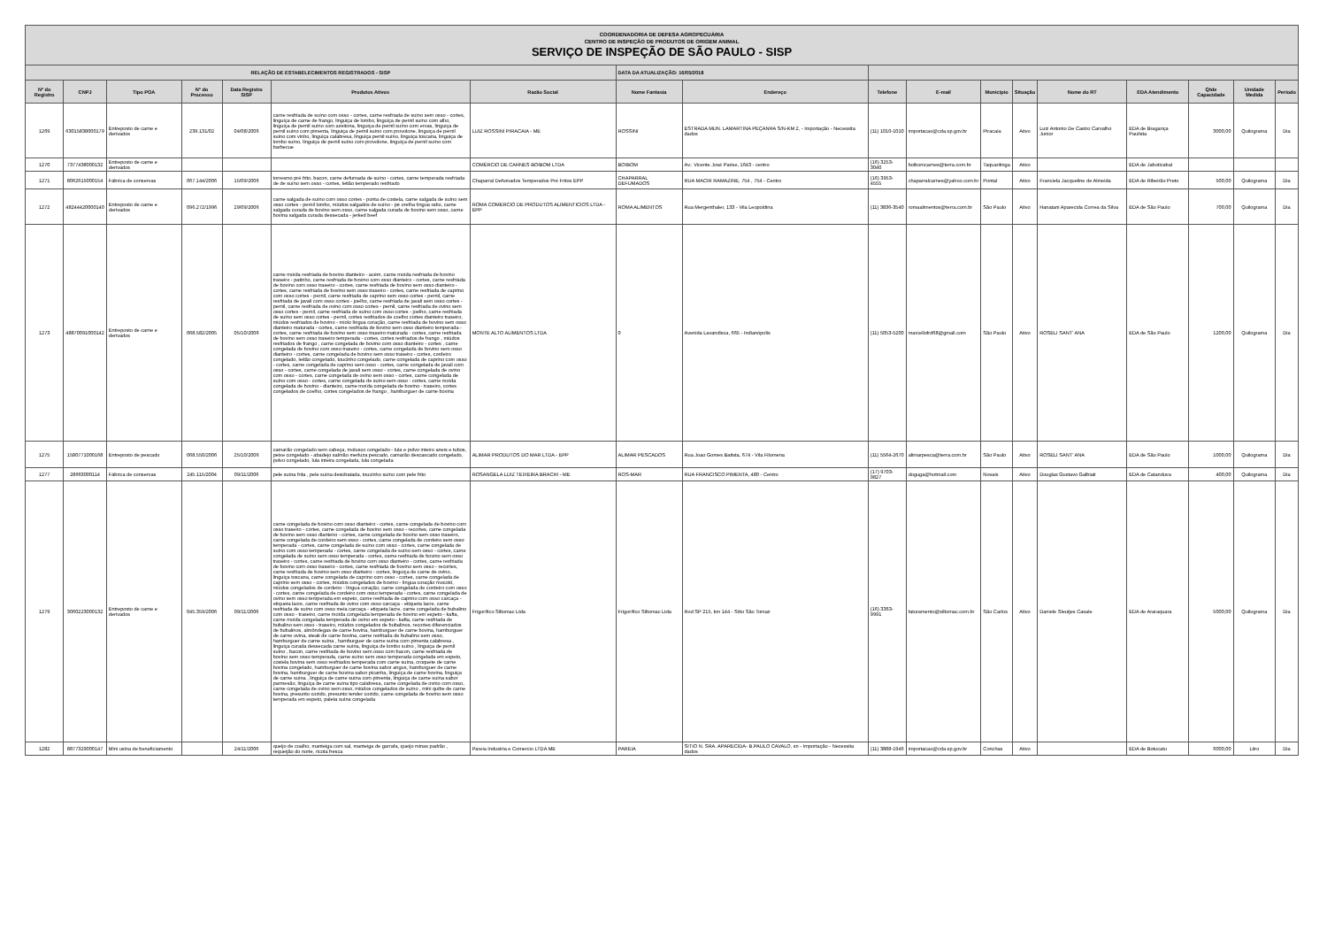COORDENADORIA DE DEFESA AGROPECUÁRIA
CENTRO DE INSPEÇÃO DE PRODUTOS DE ORIGEM ANIMAL
SERVIÇO DE INSPEÇÃO DE SÃO PAULO - SISP
| RELAÇÃO DE ESTABELECIMENTOS REGISTRADOS - SISP | | | | | | | DATA DA ATUALIZAÇÃO: 16/05/2018 | | | | | | | | | | |
| --- | --- | --- | --- | --- | --- | --- | --- | --- | --- | --- | --- | --- | --- | --- | --- | --- | --- |
| Nº do Registro | CNPJ | Tipo POA | Nº do Processo | Data Registro SISP | Produtos Ativos | Razão Social | Nome Fantasia | Endereço | Telefone | E-mail | Município | Situação | Nome do RT | EDA Atendimento | Qtde Capacidade | Unidade Medida | Período |
| 1269 | 63015838000179 | Entreposto de carne e derivados | 239.131/02 | 04/08/2006 | carne resfriada de suíno com osso - cortes, carne resfriada de suíno sem osso - cortes, linguiça de carne de frango, linguiça de lombo, linguiça de pernil suíno com alho, linguiça de pernil suíno com azeitona, linguiça de pernil suíno com ervas, linguiça de pernil suíno com pimenta, linguiça de pernil suíno com provolone, linguiça de pernil suíno com vinho, linguiça calabresa, linguiça pernil suíno, linguiça toscana, linguiça de lombo suíno, linguiça de pernil suíno com provolone, linguiça de pernil suíno com barbecue | LUIZ ROSSINI PIRACAIA - ME | ROSSINI | ESTRADA MUN. LAMARTINA PEÇANHA S/N-KM 2, - Importação - Necessita dados | (11) 1010-1010 | importacao@cda.sp.gov.br | Piracaia | Ativo | Luiz Antonio De Castro Carvalho Junior | EDA de Bragança Paulista | 3000,00 | Quilograma | Dia |
| 1270 | 7377438000132 | Entreposto de carne e derivados | | | | COMÉRCIO DE CARNES BOIBOM LTDA | BOIBOM | Av.: Vicente José Parise, 1643 - centro | (16) 3253-3040 | boibomcarnes@terra.com.br | Taquaritinga | Ativo | | EDA de Jaboticabal | | | |
| 1271 | 8062615000154 | Fábrica de conservas | 067.144/2006 | 15/09/2006 | torresmo pré frito, bacon, carne defumada de suíno - cortes, carne temperada resfriada de de suíno sem osso - cortes, leitão temperado resfriado | Chaparral Defumados Temperados Pré Fritos EPP | CHAPARRAL DEFUMADOS | RUA MACIR RAMAZINE, 754 , 754 - Centro | (16) 3953-4555 | chaparralcarnes@yahoo.com.br | Pontal | Ativo | Franciela Jacqueline de Almeida | EDA de Ribeirão Preto | 500,00 | Quilograma | Dia |
| 1272 | 48244420000140 | Entreposto de carne e derivados | 096.272/1996 | 29/09/2006 | carne salgada de suíno com osso cortes - ponta de costela, carne salgada de suíno sem osso cortes - pernil lombo, miúdos salgados de suíno - pé orelha língua rabo, carne salgada curada de bovino sem osso, carne salgada curada de bovino sem osso, carne bovina salgada curada dessecada - jerked beef | ROMA COMERCIO DE PRODUTOS ALIMENTICIOS LTDA - EPP | ROMA ALIMENTOS | Rua Mergenthaler, 133 - Vila Leopoldina | (11) 3836-3540 | romaalimentos@terra.com.br | São Paulo | Ativo | Hanatani Aparecida Correa da Silva | EDA de São Paulo | 700,00 | Quilograma | Dia |
| 1273 | 48870091000142 | Entreposto de carne e derivados | 068.582/2005 | 05/10/2006 | carne moída resfriada de bovino dianteiro - acém, carne moída resfriada de bovino traseiro - patinho, carne resfriada de bovino com osso dianteiro - cortes, carne resfriada de bovino com osso traseiro - cortes, carne resfriada de bovino sem osso dianteiro - cortes, carne resfriada de bovino sem osso traseiro - cortes, carne resfriada de caprino com osso cortes - pernil, carne resfriada de caprino sem osso cortes - pernil, carne resfriada de javali com osso cortes - joelho, carne resfriada de javali sem osso cortes - pernil, carne resfriada de ovino com osso cortes - pernil, carne resfriada de ovino sem osso cortes - pernil, carne resfriada de suíno com osso cortes - joelho, carne resfriada de suíno sem osso cortes - pernil, cortes resfriados de coelho cortes dianteiro traseiro, miúdos resfriados de bovino - miolo língua coração, carne resfriada de bovino sem osso dianteiro maturada - cortes, carne resfriada de bovino sem osso dianteiro temperada - cortes, carne resfriada de bovino sem osso traseiro maturada - cortes, carne resfriada de bovino sem osso traseiro temperada - cortes, cortes resfriados de frango , miúdos resfriados de frango , carne congelada de bovino com osso dianteiro - cortes , carne congelada de bovino com osso traseiro - cortes, carne congelada de bovino sem osso dianteiro - cortes, carne congelada de bovino sem osso traseiro - cortes, cordeiro congelado, leitão congelado, toucinho congelado, carne congelada de caprino com osso - cortes, carne congelada de caprino sem osso - cortes, carne congelada de javali com osso - cortes, carne congelada de javali sem osso - cortes, carne congelada de ovino com osso - cortes, carne congelada de ovino sem osso - cortes, carne congelada de suíno com osso - cortes, carne congelada de suíno sem osso - cortes, carne moída congelada de bovino - dianteiro, carne moída congelada de bovino - traseiro, cortes congelados de coelho, cortes congelados de frango , hamburguer de carne bovina | MONTE ALTO ALIMENTOS LTDA | 0 | Avenida Lavandisca, 665 - Indianópolis | (11) 5053-5200 | marcellofrd68@gmail.com | São Paulo | Ativo | ROSELI SANT' ANA | EDA de São Paulo | 1200,00 | Quilograma | Dia |
| 1275 | 1580771000168 | Entreposto de pescado | 068.550/2006 | 25/10/2006 | camarão congelado sem cabeça, molusco congelado - lula e polvo inteiro aneis e tubos, peixe congelado - abadejo salmão merluza pescado, camarão descascado congelado, polvo congelado, lula inteira congelada, lula congelada | ALIMAR PRODUTOS DO MAR LTDA - EPP | ALIMAR PESCADOS | Rua Joao Gomes Batista, 674 - Vila Filomena | (11) 5564-2670 | alimarpesca@terra.com.br | São Paulo | Ativo | ROSELI SANT' ANA | EDA de São Paulo | 1000,00 | Quilograma | Dia |
| 1277 | 28663000114 | Fábrica de conservas | 245.115/2004 | 09/11/2006 | pele suína frita , pele suína desidratada, toucinho suíno com pele frito | ROSANGELA LUIZ TEIXEIRA BRACHI - ME | ROS-MAR | RUA FRANCISCO PIMENTA, 480 - Centro | (17) 9703-9827 | doguga@hotmail.com | Novais | Ativo | Douglas Gustavo Galbiati | EDA de Catanduva | 400,00 | Quilograma | Dia |
| 1279 | 3060223000132 | Entreposto de carne e derivados | 045.359/2006 | 09/11/2006 | carne congelada de bovino com osso dianteiro - cortes, carne congelada de bovino com osso traseiro - cortes, carne congelada de bovino sem osso - recortes, carne congelada de bovino sem osso dianteiro - cortes, carne congelada de bovino sem osso traseiro, carne congelada de cordeiro sem osso - cortes, carne congelada de cordeiro sem osso temperada - cortes, carne congelada de suíno com osso - cortes, carne congelada de suíno com osso temperada - cortes, carne congelada de suíno sem osso - cortes, carne congelada de suíno sem osso temperada - cortes, carne resfriada de bovino sem osso traseiro - cortes, carne resfriada de bovino com osso dianteiro - cortes, carne resfriada de bovino com osso traseiro - cortes, carne resfriada de bovino sem osso - recortes, carne resfriada de bovino sem osso dianteiro - cortes, linguiça de carne de ovino, linguiça toscana, carne congelada de caprino com osso - cortes, carne congelada de caprino sem osso - cortes, miúdos congelados de bovino - língua coração mocotó, miúdos congelados de cordeiro - língua coração, carne congelada de cordeiro com osso - cortes, carne congelada de cordeiro com osso temperada - cortes, carne congelada de ovino sem osso temperada em espeto, carne resfriada de caprino com osso carcaça - etiqueta lacre, carne resfriada de ovino com osso carcaça - etiqueta lacre, carne resfriada de suíno com osso meia carcaça - etiqueta lacre, carne congelada de bubalino com osso - traseiro, carne moída congelada temperada de bovino em espeto - kafta, carne moída congelada temperada de ovino em espeto - kafta, carne resfriada de bubalino sem osso - traseiro, miúdos congelados de bubalinos, recortes diferenciados de bubalinos, almôndegas de carne bovina, hamburguer de carne bovina, hamburguer de carne ovina, steak de carne bovina, carne resfriada de bubalino sem osso, hamburguer de carne suína , hamburguer de carne suína com pimenta calabresa , linguiça curada dessecada carne suína, linguiça de lombo suíno , linguiça de pernil suíno , bacon, carne resfriada de bovino sem osso com bacon, carne resfriada de bovino sem osso temperada, carne suíno sem osso temperada congelada em espeto, costela bovina sem osso resfriados temperada com carne suína, croquete de carne bovina congelado, hamburguer de carne bovina sabor angus, hamburguer de carne bovina, hamburguer de carne bovina sabor picanha, linguiça de carne bovina, linguiça de carne suína , linguiça de carne suína com pimenta, linguiça de carne suína sabor parmesão, linguiça de carne suína tipo calabresa, carne congelada de ovino com osso, carne congelada de ovino sem osso, miúdos congelados de suíno , mini quibe de carne bovina, presunto cozido, presunto tender cozido, carne congelada de bovino sem osso temperada em espeto, paleta suína congelada | Frigorífico Siltomac Ltda | Frigorífico Siltomac Ltda | Rod SP 215, km 144 - Sítio São Tomaz | (16) 3363-9991 | faturamento@siltomac.com.br | São Carlos | Ativo | Daniele Sleutjes Casale | EDA de Araraquara | 5000,00 | Quilograma | Dia |
| 1282 | 8877329000147 | Mini usina de beneficiamento | | 24/11/2006 | queijo de coalho, manteiga com sal, manteiga de garrafa, queijo minas padrão , requeijão do norte, ricota fresca | Pareia Industria e Comercio LTDA ME | PAREIA | SITIO N. SRA. APARECIDA- B.PAULO CAVALO, sn - Importação - Necessita dados | (11) 3888-1946 | importacao@cda.sp.gov.br | Conchas | Ativo | | EDA de Botucatu | 6000,00 | Litro | Dia |